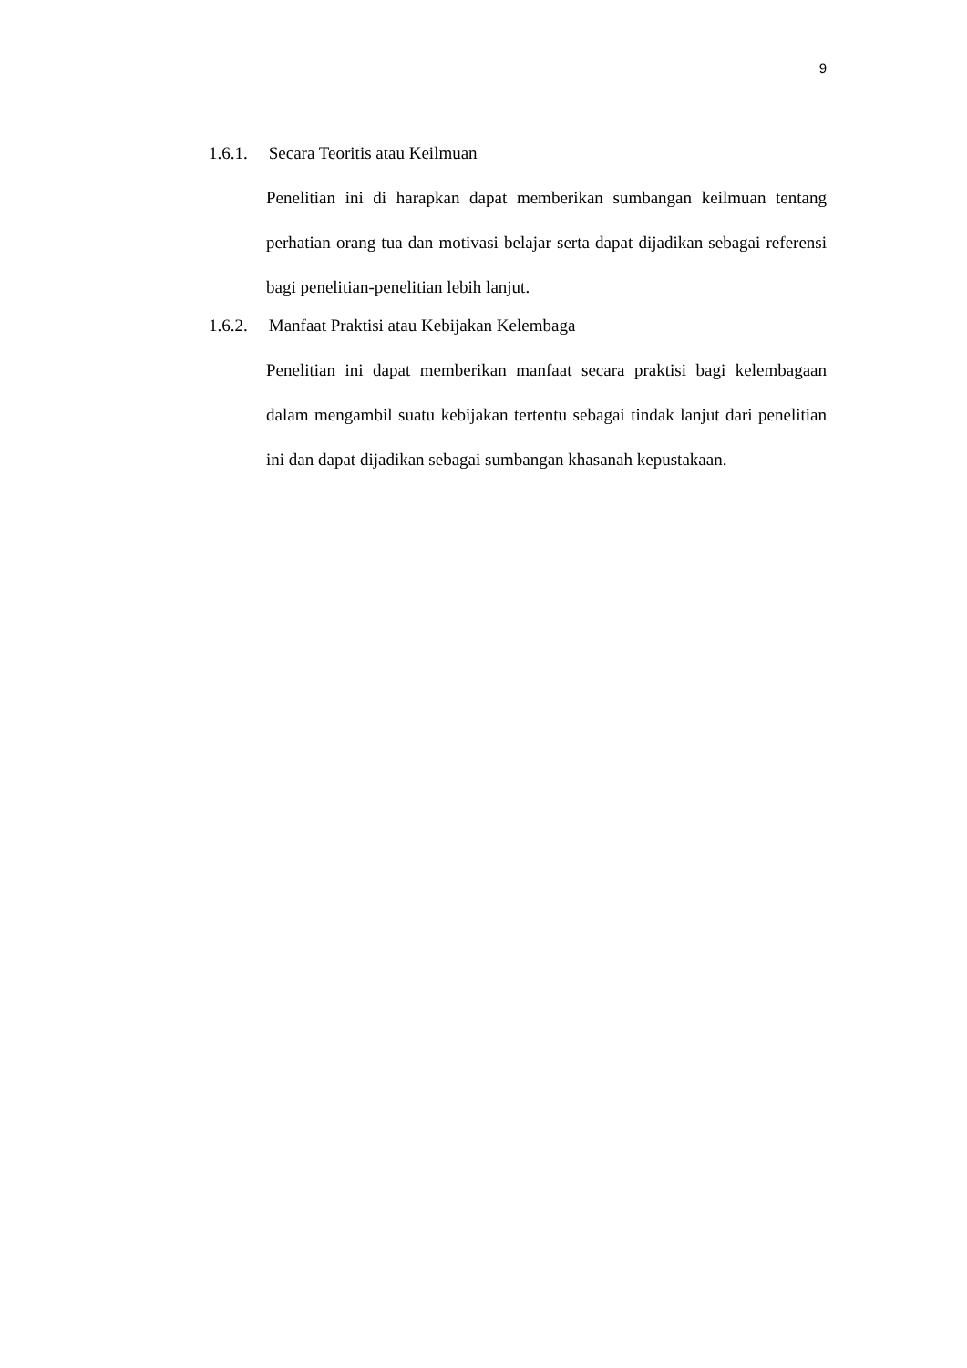9
1.6.1. Secara Teoritis atau Keilmuan
Penelitian ini di harapkan dapat memberikan sumbangan keilmuan tentang perhatian orang tua dan motivasi belajar serta dapat dijadikan sebagai referensi bagi penelitian-penelitian lebih lanjut.
1.6.2. Manfaat Praktisi atau Kebijakan Kelembaga
Penelitian ini dapat memberikan manfaat secara praktisi bagi kelembagaan dalam mengambil suatu kebijakan tertentu sebagai tindak lanjut dari penelitian ini dan dapat dijadikan sebagai sumbangan khasanah kepustakaan.